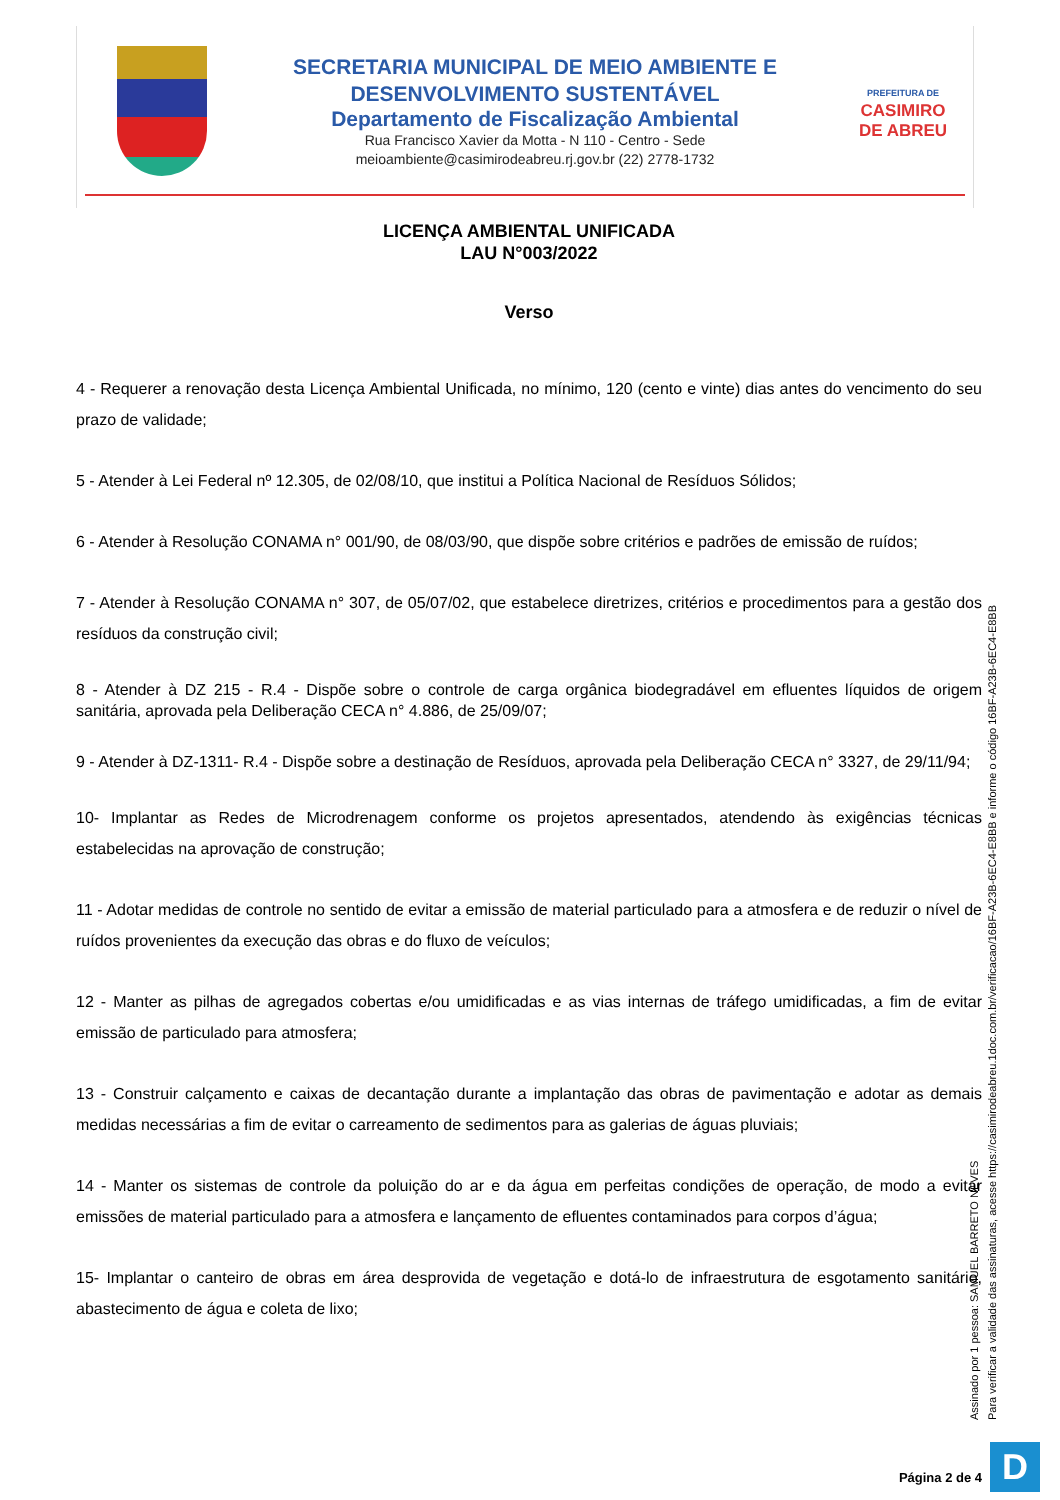SECRETARIA MUNICIPAL DE MEIO AMBIENTE E
DESENVOLVIMENTO SUSTENTÁVEL
Departamento de Fiscalização Ambiental
Rua Francisco Xavier da Motta - N 110 - Centro - Sede
meioambiente@casimirodeabreu.rj.gov.br (22) 2778-1732
PREFEITURA DE
CASIMIRO
DE ABREU
LICENÇA AMBIENTAL UNIFICADA
LAU N°003/2022
Verso
4 - Requerer a renovação desta Licença Ambiental Unificada, no mínimo, 120 (cento e vinte) dias antes do vencimento do seu prazo de validade;
5 - Atender à Lei Federal nº 12.305, de 02/08/10, que institui a Política Nacional de Resíduos Sólidos;
6 - Atender à Resolução CONAMA n° 001/90, de 08/03/90, que dispõe sobre critérios e padrões de emissão de ruídos;
7 - Atender à Resolução CONAMA n° 307, de 05/07/02, que estabelece diretrizes, critérios e procedimentos para a gestão dos resíduos da construção civil;
8 - Atender à DZ 215 - R.4 - Dispõe sobre o controle de carga orgânica biodegradável em efluentes líquidos de origem sanitária, aprovada pela Deliberação CECA n° 4.886, de 25/09/07;
9 - Atender à DZ-1311- R.4 - Dispõe sobre a destinação de Resíduos, aprovada pela Deliberação CECA n° 3327, de 29/11/94;
10- Implantar as Redes de Microdrenagem conforme os projetos apresentados, atendendo às exigências técnicas estabelecidas na aprovação de construção;
11 - Adotar medidas de controle no sentido de evitar a emissão de material particulado para a atmosfera e de reduzir o nível de ruídos provenientes da execução das obras e do fluxo de veículos;
12 - Manter as pilhas de agregados cobertas e/ou umidificadas e as vias internas de tráfego umidificadas, a fim de evitar emissão de particulado para atmosfera;
13 - Construir calçamento e caixas de decantação durante a implantação das obras de pavimentação e adotar as demais medidas necessárias a fim de evitar o carreamento de sedimentos para as galerias de águas pluviais;
14 - Manter os sistemas de controle da poluição do ar e da água em perfeitas condições de operação, de modo a evitar emissões de material particulado para a atmosfera e lançamento de efluentes contaminados para corpos d’água;
15- Implantar o canteiro de obras em área desprovida de vegetação e dotá-lo de infraestrutura de esgotamento sanitário, abastecimento de água e coleta de lixo;
Assinado por 1 pessoa: SAMUEL BARRETO NEVES
Para verificar a validade das assinaturas, acesse https://casimirodeabreu.1doc.com.br/verificacao/16BF-A23B-6EC4-E8BB e informe o código 16BF-A23B-6EC4-E8BB
Página 2 de 4 D